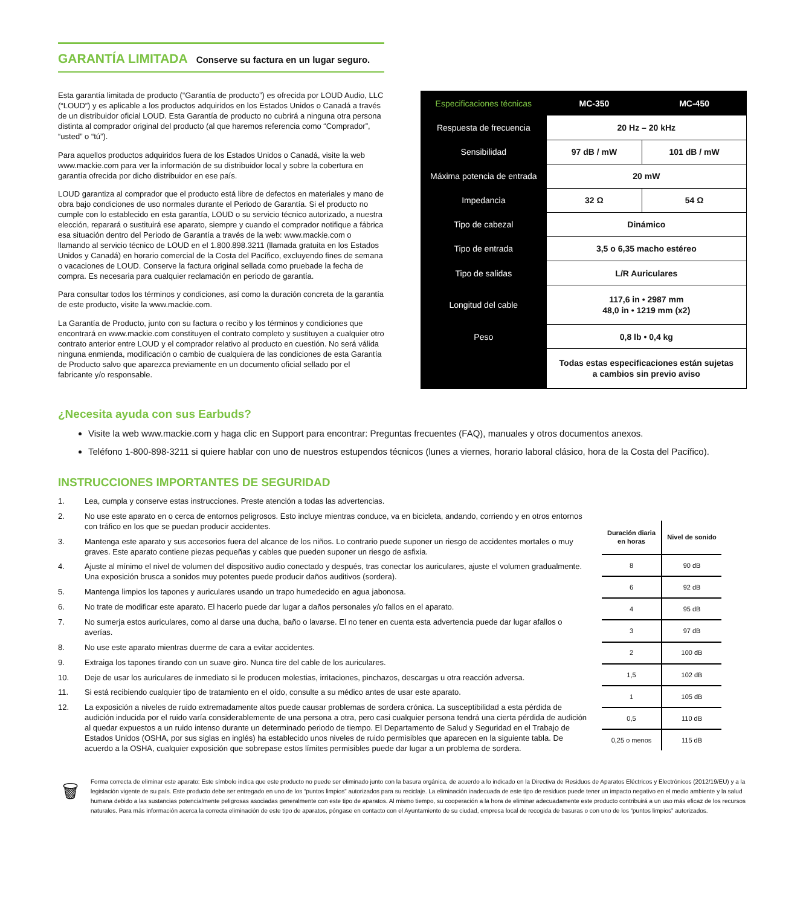GARANTÍA LIMITADA Conserve su factura en un lugar seguro.
Esta garantía limitada de producto (“Garantía de producto”) es ofrecida por LOUD Audio, LLC (“LOUD”) y es aplicable a los productos adquiridos en los Estados Unidos o Canadá a través de un distribuidor oficial LOUD. Esta Garantía de producto no cubrirá a ninguna otra persona distinta al comprador original del producto (al que haremos referencia como “Comprador”, “usted” o “tú”).
Para aquellos productos adquiridos fuera de los Estados Unidos o Canadá, visite la web www.mackie.com para ver la información de su distribuidor local y sobre la cobertura en garantía ofrecida por dicho distribuidor en ese país.
LOUD garantiza al comprador que el producto está libre de defectos en materiales y mano de obra bajo condiciones de uso normales durante el Periodo de Garantía. Si el producto no cumple con lo establecido en esta garantía, LOUD o su servicio técnico autorizado, a nuestra elección, reparará o sustituirá ese aparato, siempre y cuando el comprador notifique a fábrica esa situación dentro del Periodo de Garantía a través de la web: www.mackie.com o llamando al servicio técnico de LOUD en el 1.800.898.3211 (llamada gratuita en los Estados Unidos y Canadá) en horario comercial de la Costa del Pacífico, excluyendo fines de semana o vacaciones de LOUD. Conserve la factura original sellada como pruebade la fecha de compra. Es necesaria para cualquier reclamación en periodo de garantía.
Para consultar todos los términos y condiciones, así como la duración concreta de la garantía de este producto, visite la www.mackie.com.
La Garantía de Producto, junto con su factura o recibo y los términos y condiciones que encontrará en www.mackie.com constituyen el contrato completo y sustituyen a cualquier otro contrato anterior entre LOUD y el comprador relativo al producto en cuestión. No será válida ninguna enmienda, modificación o cambio de cualquiera de las condiciones de esta Garantía de Producto salvo que aparezca previamente en un documento oficial sellado por el fabricante y/o responsable.
| Especificaciones técnicas | MC-350 | MC-450 |
| --- | --- | --- |
| Respuesta de frecuencia | 20 Hz – 20 kHz | |
| Sensibilidad | 97 dB / mW | 101 dB / mW |
| Máxima potencia de entrada | 20 mW | |
| Impedancia | 32 Ω | 54 Ω |
| Tipo de cabezal | Dinámico | |
| Tipo de entrada | 3,5 o 6,35 macho estéreo | |
| Tipo de salidas | L/R Auriculares | |
| Longitud del cable | 117,6 in • 2987 mm 48,0 in • 1219 mm (x2) | |
| Peso | 0,8 lb • 0,4 kg | |
| | Todas estas especificaciones están sujetas a cambios sin previo aviso | |
¿Necesita ayuda con sus Earbuds?
Visite la web www.mackie.com y haga clic en Support para encontrar: Preguntas frecuentes (FAQ), manuales y otros documentos anexos.
Teléfono 1-800-898-3211 si quiere hablar con uno de nuestros estupendos técnicos (lunes a viernes, horario laboral clásico, hora de la Costa del Pacífico).
INSTRUCCIONES IMPORTANTES DE SEGURIDAD
1. Lea, cumpla y conserve estas instrucciones. Preste atención a todas las advertencias.
2. No use este aparato en o cerca de entornos peligrosos. Esto incluye mientras conduce, va en bicicleta, andando, corriendo y en otros entornos con tráfico en los que se puedan producir accidentes.
3. Mantenga este aparato y sus accesorios fuera del alcance de los niños. Lo contrario puede suponer un riesgo de accidentes mortales o muy graves. Este aparato contiene piezas pequeñas y cables que pueden suponer un riesgo de asfixia.
4. Ajuste al mínimo el nivel de volumen del dispositivo audio conectado y después, tras conectar los auriculares, ajuste el volumen gradualmente. Una exposición brusca a sonidos muy potentes puede producir daños auditivos (sordera).
5. Mantenga limpios los tapones y auriculares usando un trapo humedecido en agua jabonosa.
6. No trate de modificar este aparato. El hacerlo puede dar lugar a daños personales y/o fallos en el aparato.
7. No sumerja estos auriculares, como al darse una ducha, baño o lavarse. El no tener en cuenta esta advertencia puede dar lugar afallos o averías.
8. No use este aparato mientras duerme de cara a evitar accidentes.
9. Extraiga los tapones tirando con un suave giro. Nunca tire del cable de los auriculares.
10. Deje de usar los auriculares de inmediato si le producen molestias, irritaciones, pinchazos, descargas u otra reacción adversa.
11. Si está recibiendo cualquier tipo de tratamiento en el oído, consulte a su médico antes de usar este aparato.
12. La exposición a niveles de ruido extremadamente altos puede causar problemas de sordera crónica. La susceptibilidad a esta pérdida de audición inducida por el ruido varía considerablemente de una persona a otra, pero casi cualquier persona tendrá una cierta pérdida de audición al quedar expuestos a un ruido intenso durante un determinado periodo de tiempo. El Departamento de Salud y Seguridad en el Trabajo de Estados Unidos (OSHA, por sus siglas en inglés) ha establecido unos niveles de ruido permisibles que aparecen en la siguiente tabla. De acuerdo a la OSHA, cualquier exposición que sobrepase estos límites permisibles puede dar lugar a un problema de sordera.
| Duración diaria en horas | Nivel de sonido |
| --- | --- |
| 8 | 90 dB |
| 6 | 92 dB |
| 4 | 95 dB |
| 3 | 97 dB |
| 2 | 100 dB |
| 1,5 | 102 dB |
| 1 | 105 dB |
| 0,5 | 110 dB |
| 0,25 o menos | 115 dB |
🗑
Forma correcta de eliminar este aparato: Este símbolo indica que este producto no puede ser eliminado junto con la basura orgánica, de acuerdo a lo indicado en la Directiva de Residuos de Aparatos Eléctricos y Electrónicos (2012/19/EU) y a la legislación vigente de su país. Este producto debe ser entregado en uno de los “puntos limpios” autorizados para su reciclaje. La eliminación inadecuada de este tipo de residuos puede tener un impacto negativo en el medio ambiente y la salud humana debido a las sustancias potencialmente peligrosas asociadas generalmente con este tipo de aparatos. Al mismo tiempo, su cooperación a la hora de eliminar adecuadamente este producto contribuirá a un uso más eficaz de los recursos naturales. Para más información acerca la correcta eliminación de este tipo de aparatos, póngase en contacto con el Ayuntamiento de su ciudad, empresa local de recogida de basuras o con uno de los “puntos limpios” autorizados.